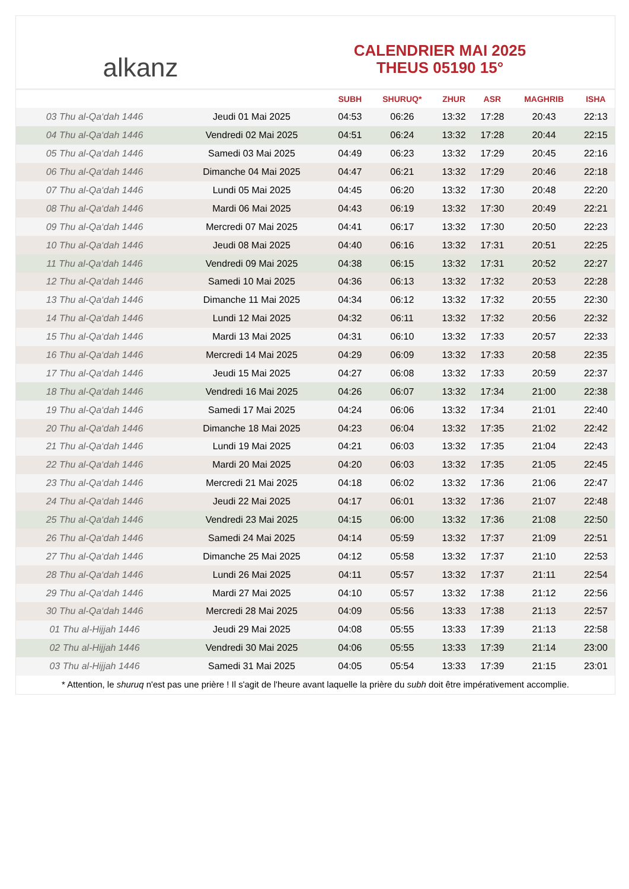alkanz
CALENDRIER MAI 2025
THEUS 05190 15°
| | | SUBH | SHURUQ* | ZHUR | ASR | MAGHRIB | ISHA |
| --- | --- | --- | --- | --- | --- | --- | --- |
| 03 Thu al-Qa‘dah 1446 | Jeudi 01 Mai 2025 | 04:53 | 06:26 | 13:32 | 17:28 | 20:43 | 22:13 |
| 04 Thu al-Qa‘dah 1446 | Vendredi 02 Mai 2025 | 04:51 | 06:24 | 13:32 | 17:28 | 20:44 | 22:15 |
| 05 Thu al-Qa‘dah 1446 | Samedi 03 Mai 2025 | 04:49 | 06:23 | 13:32 | 17:29 | 20:45 | 22:16 |
| 06 Thu al-Qa‘dah 1446 | Dimanche 04 Mai 2025 | 04:47 | 06:21 | 13:32 | 17:29 | 20:46 | 22:18 |
| 07 Thu al-Qa‘dah 1446 | Lundi 05 Mai 2025 | 04:45 | 06:20 | 13:32 | 17:30 | 20:48 | 22:20 |
| 08 Thu al-Qa‘dah 1446 | Mardi 06 Mai 2025 | 04:43 | 06:19 | 13:32 | 17:30 | 20:49 | 22:21 |
| 09 Thu al-Qa‘dah 1446 | Mercredi 07 Mai 2025 | 04:41 | 06:17 | 13:32 | 17:30 | 20:50 | 22:23 |
| 10 Thu al-Qa‘dah 1446 | Jeudi 08 Mai 2025 | 04:40 | 06:16 | 13:32 | 17:31 | 20:51 | 22:25 |
| 11 Thu al-Qa‘dah 1446 | Vendredi 09 Mai 2025 | 04:38 | 06:15 | 13:32 | 17:31 | 20:52 | 22:27 |
| 12 Thu al-Qa‘dah 1446 | Samedi 10 Mai 2025 | 04:36 | 06:13 | 13:32 | 17:32 | 20:53 | 22:28 |
| 13 Thu al-Qa‘dah 1446 | Dimanche 11 Mai 2025 | 04:34 | 06:12 | 13:32 | 17:32 | 20:55 | 22:30 |
| 14 Thu al-Qa‘dah 1446 | Lundi 12 Mai 2025 | 04:32 | 06:11 | 13:32 | 17:32 | 20:56 | 22:32 |
| 15 Thu al-Qa‘dah 1446 | Mardi 13 Mai 2025 | 04:31 | 06:10 | 13:32 | 17:33 | 20:57 | 22:33 |
| 16 Thu al-Qa‘dah 1446 | Mercredi 14 Mai 2025 | 04:29 | 06:09 | 13:32 | 17:33 | 20:58 | 22:35 |
| 17 Thu al-Qa‘dah 1446 | Jeudi 15 Mai 2025 | 04:27 | 06:08 | 13:32 | 17:33 | 20:59 | 22:37 |
| 18 Thu al-Qa‘dah 1446 | Vendredi 16 Mai 2025 | 04:26 | 06:07 | 13:32 | 17:34 | 21:00 | 22:38 |
| 19 Thu al-Qa‘dah 1446 | Samedi 17 Mai 2025 | 04:24 | 06:06 | 13:32 | 17:34 | 21:01 | 22:40 |
| 20 Thu al-Qa‘dah 1446 | Dimanche 18 Mai 2025 | 04:23 | 06:04 | 13:32 | 17:35 | 21:02 | 22:42 |
| 21 Thu al-Qa‘dah 1446 | Lundi 19 Mai 2025 | 04:21 | 06:03 | 13:32 | 17:35 | 21:04 | 22:43 |
| 22 Thu al-Qa‘dah 1446 | Mardi 20 Mai 2025 | 04:20 | 06:03 | 13:32 | 17:35 | 21:05 | 22:45 |
| 23 Thu al-Qa‘dah 1446 | Mercredi 21 Mai 2025 | 04:18 | 06:02 | 13:32 | 17:36 | 21:06 | 22:47 |
| 24 Thu al-Qa‘dah 1446 | Jeudi 22 Mai 2025 | 04:17 | 06:01 | 13:32 | 17:36 | 21:07 | 22:48 |
| 25 Thu al-Qa‘dah 1446 | Vendredi 23 Mai 2025 | 04:15 | 06:00 | 13:32 | 17:36 | 21:08 | 22:50 |
| 26 Thu al-Qa‘dah 1446 | Samedi 24 Mai 2025 | 04:14 | 05:59 | 13:32 | 17:37 | 21:09 | 22:51 |
| 27 Thu al-Qa‘dah 1446 | Dimanche 25 Mai 2025 | 04:12 | 05:58 | 13:32 | 17:37 | 21:10 | 22:53 |
| 28 Thu al-Qa‘dah 1446 | Lundi 26 Mai 2025 | 04:11 | 05:57 | 13:32 | 17:37 | 21:11 | 22:54 |
| 29 Thu al-Qa‘dah 1446 | Mardi 27 Mai 2025 | 04:10 | 05:57 | 13:32 | 17:38 | 21:12 | 22:56 |
| 30 Thu al-Qa‘dah 1446 | Mercredi 28 Mai 2025 | 04:09 | 05:56 | 13:33 | 17:38 | 21:13 | 22:57 |
| 01 Thu al-Hijjah 1446 | Jeudi 29 Mai 2025 | 04:08 | 05:55 | 13:33 | 17:39 | 21:13 | 22:58 |
| 02 Thu al-Hijjah 1446 | Vendredi 30 Mai 2025 | 04:06 | 05:55 | 13:33 | 17:39 | 21:14 | 23:00 |
| 03 Thu al-Hijjah 1446 | Samedi 31 Mai 2025 | 04:05 | 05:54 | 13:33 | 17:39 | 21:15 | 23:01 |
* Attention, le shuruq n'est pas une prière ! Il s'agit de l'heure avant laquelle la prière du subh doit être impérativement accomplie.